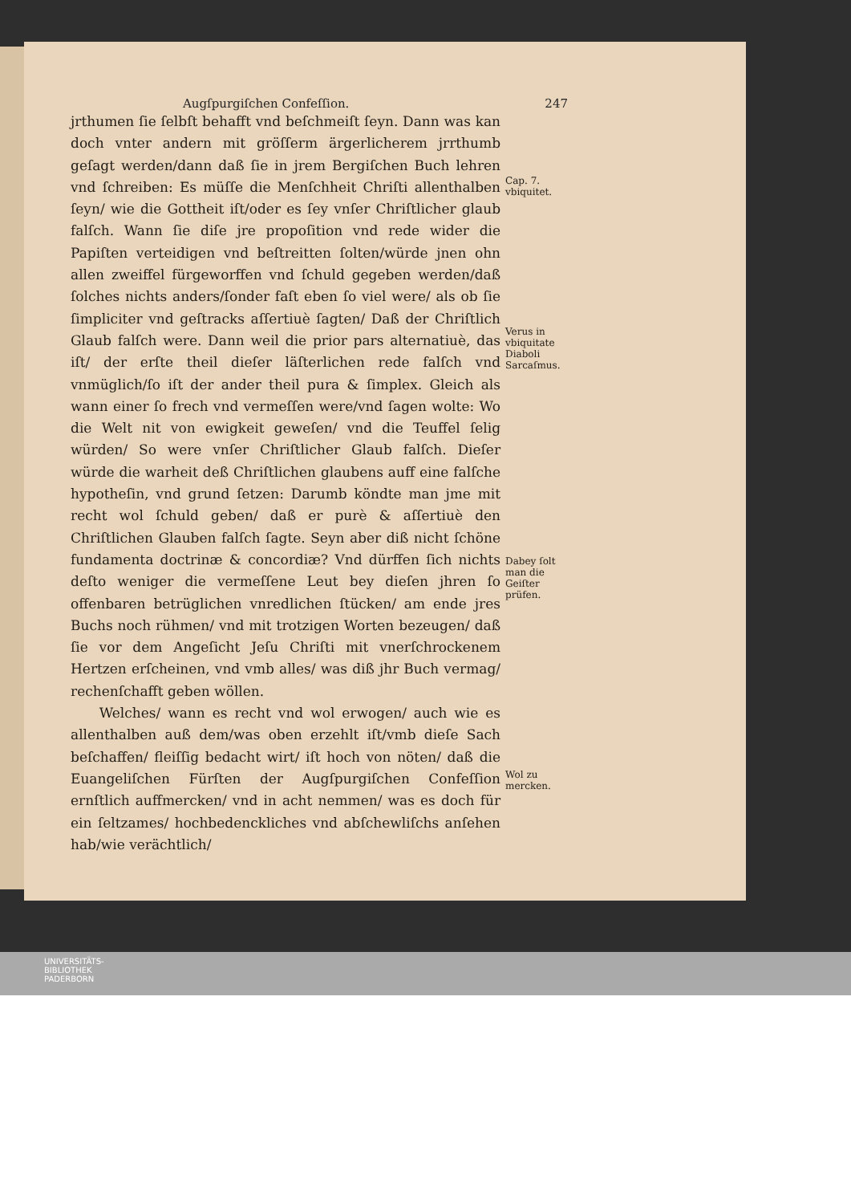Augſpurgiſchen Confeſſion. 247
jrthumen ſie ſelbſt behafft vnd beſchmeiſt ſeyn. Dann was kan doch vnter andern mit gröſſerm ärgerlicherem jrrthumb geſagt werden/dann daß ſie in jrem Bergiſchen Buch lehren vnd ſchreiben: Es müſſe die Menſchheit Chriſti allenthalben ſeyn/ wie die Gottheit iſt/oder es ſey vnſer Chriſtlicher glaub falſch. Wann ſie diſe jre propoſition vnd rede wider die Papiſten verteidigen vnd beſtreitten ſolten/würde jnen ohn allen zweiffel fürgeworffen vnd ſchuld gegeben werden/daß ſolches nichts anders/ſonder faſt eben ſo viel were/ als ob ſie ſimpliciter vnd geſtracks aſſertiuè ſagten/ Daß der Chriſtlich Glaub falſch were. Dann weil die prior pars alternatiuè, das iſt/ der erſte theil dieſer läſterlichen rede falſch vnd vnmüglich/ſo iſt der ander theil pura & ſimplex. Gleich als wann einer ſo frech vnd vermeſſen were/vnd ſagen wolte: Wo die Welt nit von ewigkeit geweſen/ vnd die Teuffel ſelig würden/ So were vnſer Chriſtlicher Glaub falſch. Dieſer würde die warheit deß Chriſtlichen glaubens auff eine falſche hypotheſin, vnd grund ſetzen: Darumb köndte man jme mit recht wol ſchuld geben/ daß er purè & aſſertiuè den Chriſtlichen Glauben falſch ſagte. Seyn aber diß nicht ſchöne fundamenta doctrinæ & concordiæ? Vnd dürffen ſich nichts deſto weniger die vermeſſene Leut bey dieſen jhren ſo offenbaren betrüglichen vnredlichen ſtücken/ am ende jres Buchs noch rühmen/ vnd mit trotzigen Worten bezeugen/ daß ſie vor dem Angeſicht Jeſu Chriſti mit vnerſchrockenem Hertzen erſcheinen, vnd vmb alles/ was diß jhr Buch vermag/ rechenſchafft geben wöllen.
Welches/ wann es recht vnd wol erwogen/ auch wie es allenthalben auß dem/was oben erzehlt iſt/vmb dieſe Sach beſchaffen/ fleiſſig bedacht wirt/ iſt hoch von nöten/ daß die Euangeliſchen Fürſten der Augſpurgiſchen Confeſſion ernſtlich auffmercken/ vnd in acht nemmen/ was es doch für ein ſeltzames/ hochbedenckliches vnd abſchewliſchs anſehen hab/wie verächtlich/
Cap. 7.
vbiquitet.
Verus in vbiquitate Diaboli Sarcaſmus.
Dabey ſolt man die Geiſter prüfen.
Wol zu mercken.
UNIVERSITÄTS-
BIBLIOTHEK
PADERBORN